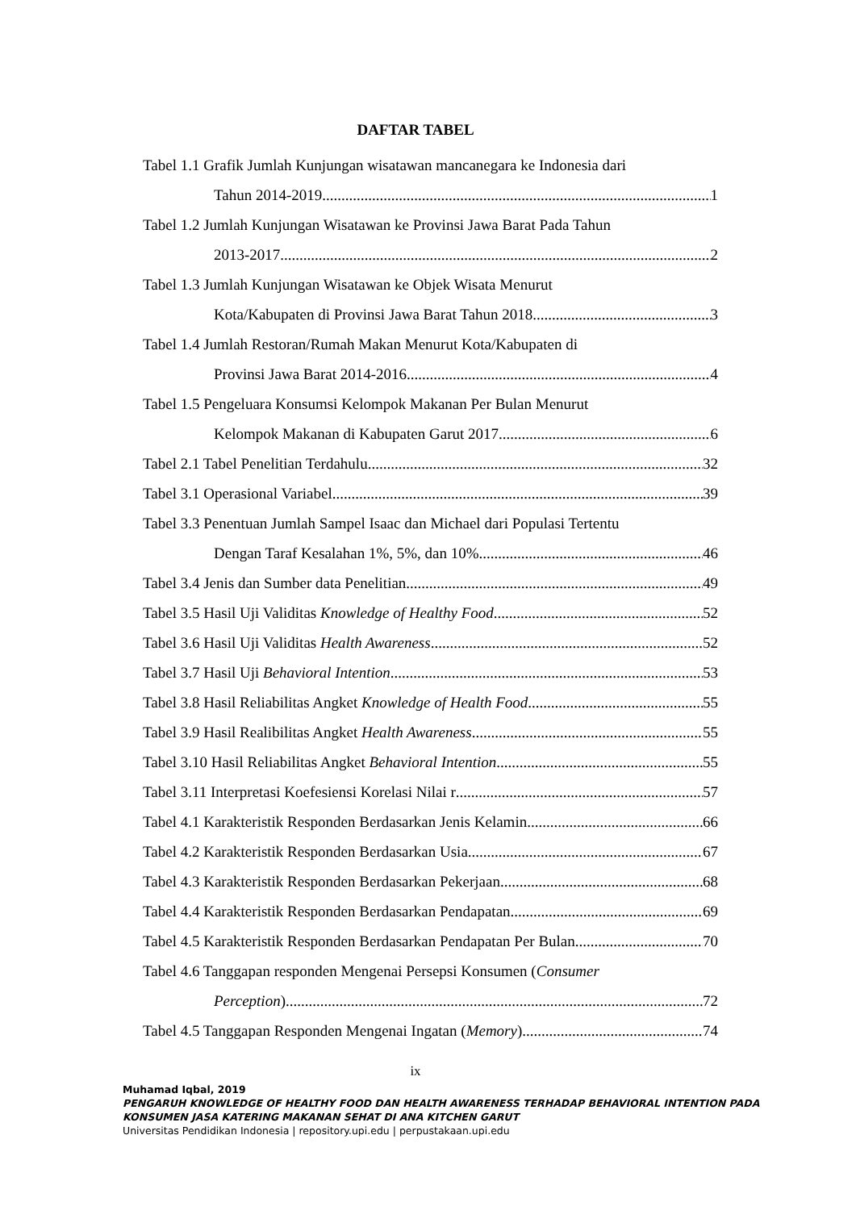DAFTAR TABEL
Tabel 1.1 Grafik Jumlah Kunjungan wisatawan mancanegara ke Indonesia dari
Tahun 2014-2019 1
Tabel 1.2 Jumlah Kunjungan Wisatawan ke Provinsi Jawa Barat Pada Tahun
2013-2017 2
Tabel 1.3 Jumlah Kunjungan Wisatawan ke Objek Wisata Menurut
Kota/Kabupaten di Provinsi Jawa Barat Tahun 2018 3
Tabel 1.4 Jumlah Restoran/Rumah Makan Menurut Kota/Kabupaten di
Provinsi Jawa Barat 2014-2016 4
Tabel 1.5 Pengeluara Konsumsi Kelompok Makanan Per Bulan Menurut
Kelompok Makanan di Kabupaten Garut 2017 6
Tabel 2.1 Tabel Penelitian Terdahulu 32
Tabel 3.1 Operasional Variabel 39
Tabel 3.3 Penentuan Jumlah Sampel Isaac dan Michael dari Populasi Tertentu
Dengan Taraf Kesalahan 1%, 5%, dan 10% 46
Tabel 3.4 Jenis dan Sumber data Penelitian 49
Tabel 3.5 Hasil Uji Validitas Knowledge of Healthy Food 52
Tabel 3.6 Hasil Uji Validitas Health Awareness 52
Tabel 3.7 Hasil Uji Behavioral Intention 53
Tabel 3.8 Hasil Reliabilitas Angket Knowledge of Health Food 55
Tabel 3.9 Hasil Realibilitas Angket Health Awareness 55
Tabel 3.10 Hasil Reliabilitas Angket Behavioral Intention 55
Tabel 3.11 Interpretasi Koefesiensi Korelasi Nilai r 57
Tabel 4.1 Karakteristik Responden Berdasarkan Jenis Kelamin 66
Tabel 4.2 Karakteristik Responden Berdasarkan Usia 67
Tabel 4.3 Karakteristik Responden Berdasarkan Pekerjaan 68
Tabel 4.4 Karakteristik Responden Berdasarkan Pendapatan 69
Tabel 4.5 Karakteristik Responden Berdasarkan Pendapatan Per Bulan 70
Tabel 4.6 Tanggapan responden Mengenai Persepsi Konsumen (Consumer
Perception) 72
Tabel 4.5 Tanggapan Responden Mengenai Ingatan (Memory) 74
ix
Muhamad Iqbal, 2019
PENGARUH KNOWLEDGE OF HEALTHY FOOD DAN HEALTH AWARENESS TERHADAP BEHAVIORAL INTENTION PADA
KONSUMEN JASA KATERING MAKANAN SEHAT DI ANA KITCHEN GARUT
Universitas Pendidikan Indonesia | repository.upi.edu | perpustakaan.upi.edu